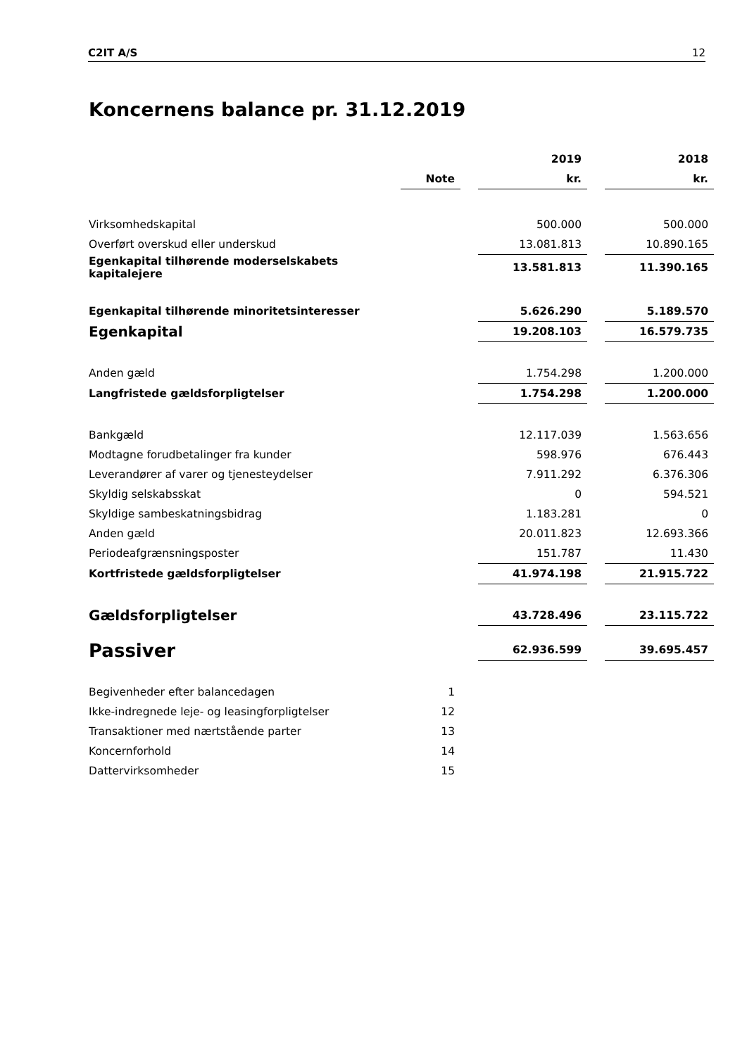C2IT A/S 12
Koncernens balance pr. 31.12.2019
| | | | 2019 | | 2018 |
| --- | --- | --- | --- | --- | --- |
| | Note | | kr. | | kr. |
| Virksomhedskapital | | | 500.000 | | 500.000 |
| Overført overskud eller underskud | | | 13.081.813 | | 10.890.165 |
| Egenkapital tilhørende moderselskabets kapitalejere | | | 13.581.813 | | 11.390.165 |
| Egenkapital tilhørende minoritetsinteresser | | | 5.626.290 | | 5.189.570 |
| Egenkapital | | | 19.208.103 | | 16.579.735 |
| Anden gæld | | | 1.754.298 | | 1.200.000 |
| Langfristede gældsforpligtelser | | | 1.754.298 | | 1.200.000 |
| Bankgæld | | | 12.117.039 | | 1.563.656 |
| Modtagne forudbetalinger fra kunder | | | 598.976 | | 676.443 |
| Leverandører af varer og tjenesteydelser | | | 7.911.292 | | 6.376.306 |
| Skyldig selskabsskat | | | 0 | | 594.521 |
| Skyldige sambeskatningsbidrag | | | 1.183.281 | | 0 |
| Anden gæld | | | 20.011.823 | | 12.693.366 |
| Periodeafgrænsningsposter | | | 151.787 | | 11.430 |
| Kortfristede gældsforpligtelser | | | 41.974.198 | | 21.915.722 |
| Gældsforpligtelser | | | 43.728.496 | | 23.115.722 |
| Passiver | | | 62.936.599 | | 39.695.457 |
| Begivenheder efter balancedagen | 1 | | | | |
| Ikke-indregnede leje- og leasingforpligtelser | 12 | | | | |
| Transaktioner med nærtstående parter | 13 | | | | |
| Koncernforhold | 14 | | | | |
| Dattervirksomheder | 15 | | | | |